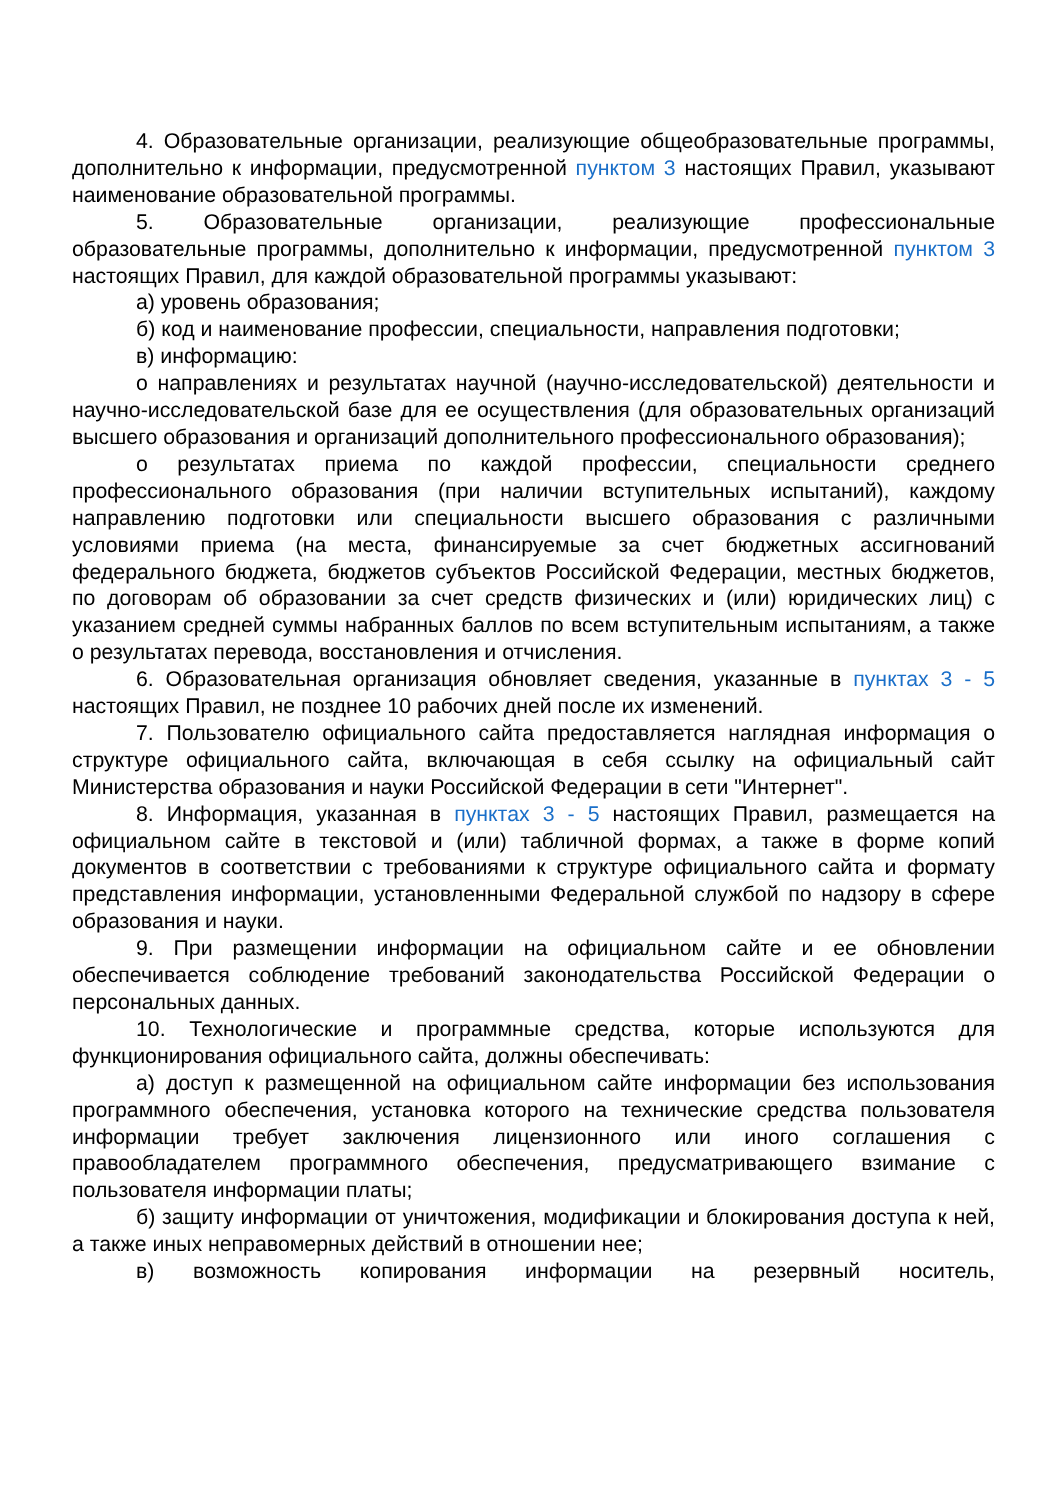4. Образовательные организации, реализующие общеобразовательные программы, дополнительно к информации, предусмотренной пунктом 3 настоящих Правил, указывают наименование образовательной программы.
5. Образовательные организации, реализующие профессиональные образовательные программы, дополнительно к информации, предусмотренной пунктом 3 настоящих Правил, для каждой образовательной программы указывают:
а) уровень образования;
б) код и наименование профессии, специальности, направления подготовки;
в) информацию:
о направлениях и результатах научной (научно-исследовательской) деятельности и научно-исследовательской базе для ее осуществления (для образовательных организаций высшего образования и организаций дополнительного профессионального образования);
о результатах приема по каждой профессии, специальности среднего профессионального образования (при наличии вступительных испытаний), каждому направлению подготовки или специальности высшего образования с различными условиями приема (на места, финансируемые за счет бюджетных ассигнований федерального бюджета, бюджетов субъектов Российской Федерации, местных бюджетов, по договорам об образовании за счет средств физических и (или) юридических лиц) с указанием средней суммы набранных баллов по всем вступительным испытаниям, а также о результатах перевода, восстановления и отчисления.
6. Образовательная организация обновляет сведения, указанные в пунктах 3 - 5 настоящих Правил, не позднее 10 рабочих дней после их изменений.
7. Пользователю официального сайта предоставляется наглядная информация о структуре официального сайта, включающая в себя ссылку на официальный сайт Министерства образования и науки Российской Федерации в сети "Интернет".
8. Информация, указанная в пунктах 3 - 5 настоящих Правил, размещается на официальном сайте в текстовой и (или) табличной формах, а также в форме копий документов в соответствии с требованиями к структуре официального сайта и формату представления информации, установленными Федеральной службой по надзору в сфере образования и науки.
9. При размещении информации на официальном сайте и ее обновлении обеспечивается соблюдение требований законодательства Российской Федерации о персональных данных.
10. Технологические и программные средства, которые используются для функционирования официального сайта, должны обеспечивать:
а) доступ к размещенной на официальном сайте информации без использования программного обеспечения, установка которого на технические средства пользователя информации требует заключения лицензионного или иного соглашения с правообладателем программного обеспечения, предусматривающего взимание с пользователя информации платы;
б) защиту информации от уничтожения, модификации и блокирования доступа к ней, а также иных неправомерных действий в отношении нее;
в) возможность копирования информации на резервный носитель,